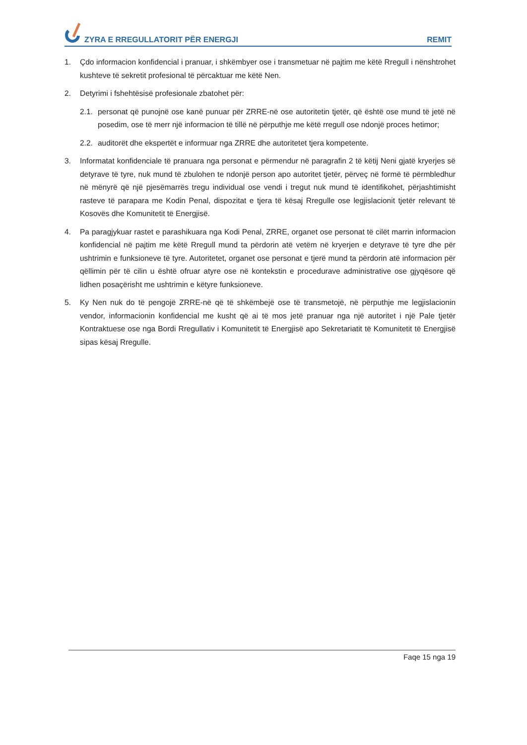ZYRA E RREGULLATORIT PËR ENERGJI
REMIT
1. Çdo informacion konfidencial i pranuar, i shkëmbyer ose i transmetuar në pajtim me këtë Rregull i nënshtrohet kushteve të sekretit profesional të përcaktuar me këtë Nen.
2. Detyrimi i fshehtësisë profesionale zbatohet për:
2.1.
personat që punojnë ose kanë punuar për ZRRE-në ose autoritetin tjetër, që është ose mund të jetë në posedim, ose të merr një informacion të tillë në përputhje me këtë rregull ose ndonjë proces hetimor;
2.2.
auditorët dhe ekspertët e informuar nga ZRRE dhe autoritetet tjera kompetente.
3. Informatat konfidenciale të pranuara nga personat e përmendur në paragrafin 2 të këtij Neni gjatë kryerjes së detyrave të tyre, nuk mund të zbulohen te ndonjë person apo autoritet tjetër, përveç në formë të përmbledhur në mënyrë që një pjesëmarrës tregu individual ose vendi i tregut nuk mund të identifikohet, përjashtimisht rasteve të parapara me Kodin Penal, dispozitat e tjera të kësaj Rregulle ose legjislacionit tjetër relevant të Kosovës dhe Komunitetit të Energjisë.
4. Pa paragjykuar rastet e parashikuara nga Kodi Penal, ZRRE, organet ose personat të cilët marrin informacion konfidencial në pajtim me këtë Rregull mund ta përdorin atë vetëm në kryerjen e detyrave të tyre dhe për ushtrimin e funksioneve të tyre. Autoritetet, organet ose personat e tjerë mund ta përdorin atë informacion për qëllimin për të cilin u është ofruar atyre ose në kontekstin e procedurave administrative ose gjyqësore që lidhen posaçërisht me ushtrimin e këtyre funksioneve.
5. Ky Nen nuk do të pengojë ZRRE-në që të shkëmbejë ose të transmetojë, në përputhje me legjislacionin vendor, informacionin konfidencial me kusht që ai të mos jetë pranuar nga një autoritet i një Pale tjetër Kontraktuese ose nga Bordi Rregullativ i Komunitetit të Energjisë apo Sekretariatit të Komunitetit të Energjisë sipas kësaj Rregulle.
Faqe 15 nga 19